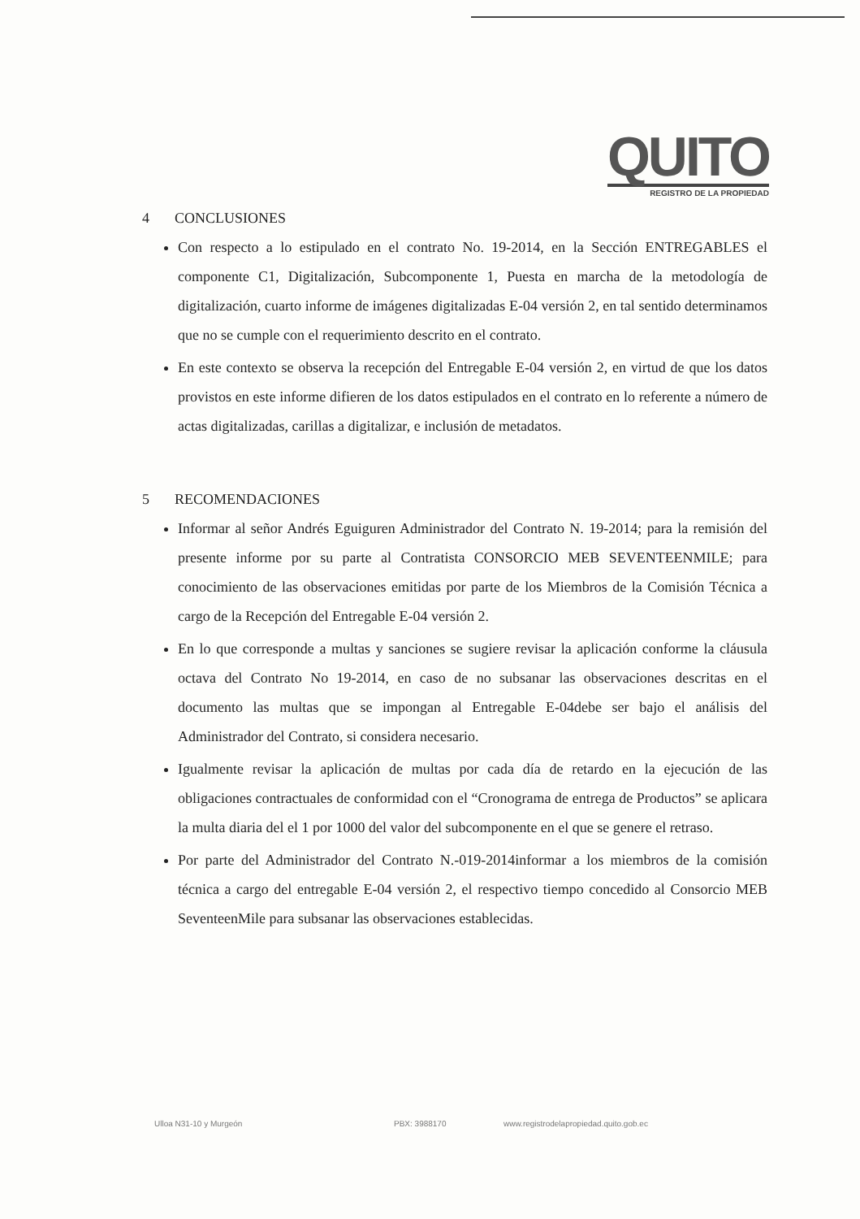QUITO
REGISTRO DE LA PROPIEDAD
4 CONCLUSIONES
Con respecto a lo estipulado en el contrato No. 19-2014, en la Sección ENTREGABLES el componente C1, Digitalización, Subcomponente 1, Puesta en marcha de la metodología de digitalización, cuarto informe de imágenes digitalizadas E-04 versión 2, en tal sentido determinamos que no se cumple con el requerimiento descrito en el contrato.
En este contexto se observa la recepción del Entregable E-04 versión 2, en virtud de que los datos provistos en este informe difieren de los datos estipulados en el contrato en lo referente a número de actas digitalizadas, carillas a digitalizar, e inclusión de metadatos.
5 RECOMENDACIONES
Informar al señor Andrés Eguiguren Administrador del Contrato N. 19-2014; para la remisión del presente informe por su parte al Contratista CONSORCIO MEB SEVENTEENMILE; para conocimiento de las observaciones emitidas por parte de los Miembros de la Comisión Técnica a cargo de la Recepción del Entregable E-04 versión 2.
En lo que corresponde a multas y sanciones se sugiere revisar la aplicación conforme la cláusula octava del Contrato No 19-2014, en caso de no subsanar las observaciones descritas en el documento las multas que se impongan al Entregable E-04debe ser bajo el análisis del Administrador del Contrato, si considera necesario.
Igualmente revisar la aplicación de multas por cada día de retardo en la ejecución de las obligaciones contractuales de conformidad con el “Cronograma de entrega de Productos” se aplicara la multa diaria del el 1 por 1000 del valor del subcomponente en el que se genere el retraso.
Por parte del Administrador del Contrato N.-019-2014informar a los miembros de la comisión técnica a cargo del entregable E-04 versión 2, el respectivo tiempo concedido al Consorcio MEB SeventeenMile para subsanar las observaciones establecidas.
Ulloa N31-10 y Murgeón PBX: 3988170 www.registrodelapropiedad.quito.gob.ec